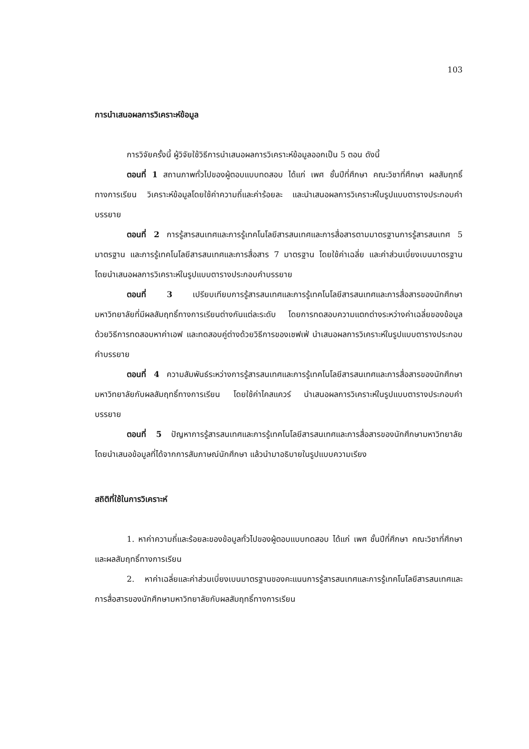103
การนำเสนอผลการวิเคราะห์ข้อมูล
การวิจัยครั้งนี้ ผู้วิจัยใช้วิธีการนำเสนอผลการวิเคราะห์ข้อมูลออกเป็น 5 ตอน ดังนี้
ตอนที่ 1 สถานภาพทั่วไปของผู้ตอบแบบทดสอบ ได้แก่ เพศ ชั้นปีที่ศึกษา คณะวิชาที่ศึกษา ผลสัมฤทธิ์ทางการเรียน วิเคราะห์ข้อมูลโดยใช้ค่าความถี่และค่าร้อยละ และนำเสนอผลการวิเคราะห์ในรูปแบบตารางประกอบคำบรรยาย
ตอนที่ 2 การรู้สารสนเทศและการรู้เทคโนโลยีสารสนเทศและการสื่อสารตามมาตรฐานการรู้สารสนเทศ 5 มาตรฐาน และการรู้เทคโนโลยีสารสนเทศและการสื่อสาร 7 มาตรฐาน โดยใช้ค่าเฉลี่ย และค่าส่วนเบี่ยงเบนมาตรฐาน โดยนำเสนอผลการวิเคราะห์ในรูปแบบตารางประกอบคำบรรยาย
ตอนที่ 3 เปรียบเทียบการรู้สารสนเทศและการรู้เทคโนโลยีสารสนเทศและการสื่อสารของนักศึกษามหาวิทยาลัยที่มีผลสัมฤทธิ์ทางการเรียนต่างกันแต่ละระดับ โดยการทดสอบความแตกต่างระหว่างค่าเฉลี่ยของข้อมูล ด้วยวิธีการทดสอบหาค่าเอฟ และทดสอบคู่ต่างด้วยวิธีการของเชฟเฟ่ นำเสนอผลการวิเคราะห์ในรูปแบบตารางประกอบคำบรรยาย
ตอนที่ 4 ความสัมพันธ์ระหว่างการรู้สารสนเทศและการรู้เทคโนโลยีสารสนเทศและการสื่อสารของนักศึกษามหาวิทยาลัยกับผลสัมฤทธิ์ทางการเรียน โดยใช้ค่าไคสแควร์ นำเสนอผลการวิเคราะห์ในรูปแบบตารางประกอบคำบรรยาย
ตอนที่ 5 ปัญหาการรู้สารสนเทศและการรู้เทคโนโลยีสารสนเทศและการสื่อสารของนักศึกษามหาวิทยาลัย โดยนำเสนอข้อมูลที่ได้จากการสัมภาษณ์นักศึกษา แล้วนำมาอธิบายในรูปแบบความเรียง
สถิติที่ใช้ในการวิเคราะห์
1. หาค่าความถี่และร้อยละของข้อมูลทั่วไปของผู้ตอบแบบทดสอบ ได้แก่ เพศ ชั้นปีที่ศึกษา คณะวิชาที่ศึกษา และผลสัมฤทธิ์ทางการเรียน
2. หาค่าเฉลี่ยและค่าส่วนเบี่ยงเบนมาตรฐานของคะแนนการรู้สารสนเทศและการรู้เทคโนโลยีสารสนเทศและการสื่อสารของนักศึกษามหาวิทยาลัยกับผลสัมฤทธิ์ทางการเรียน